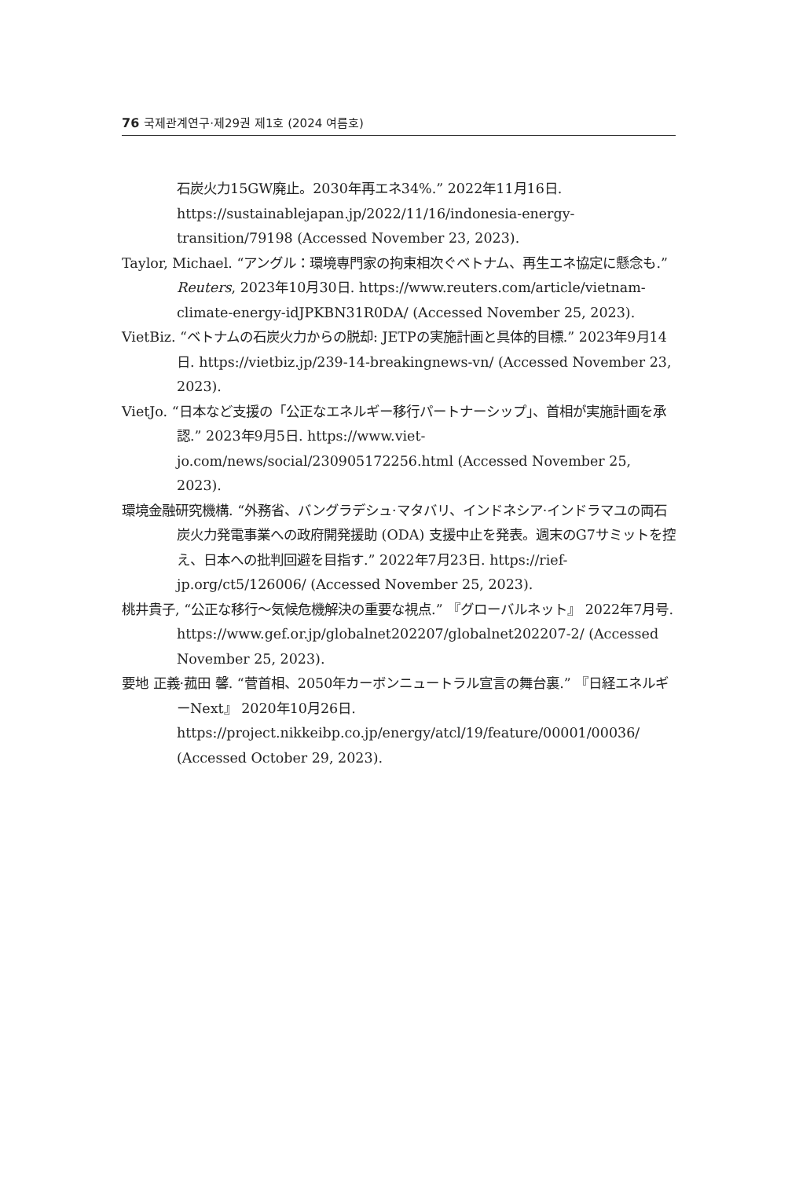76 국제관계연구·제29권 제1호 (2024 여름호)
石炭火力15GW廃止。2030年再エネ34%.” 2022年11月16日. https://sustainablejapan.jp/2022/11/16/indonesia-energy-transition/79198 (Accessed November 23, 2023).
Taylor, Michael. “アングル：環境専門家の拘束相次ぐベトナム、再生エネ協定に懸念も.” Reuters, 2023年10月30日. https://www.reuters.com/article/vietnam-climate-energy-idJPKBN31R0DA/ (Accessed November 25, 2023).
VietBiz. “ベトナムの石炭火力からの脱却: JETPの実施計画と具体的目標.” 2023年9月14日. https://vietbiz.jp/239-14-breakingnews-vn/ (Accessed November 23, 2023).
VietJo. “日本など支援の「公正なエネルギー移行パートナーシップ」、首相が実施計画を承認.” 2023年9月5日. https://www.viet-jo.com/news/social/230905172256.html (Accessed November 25, 2023).
環境金融研究機構. “外務省、バングラデシュ·マタバリ、インドネシア·インドラマユの両石炭火力発電事業への政府開発援助 (ODA) 支援中止を発表。週末のG7サミットを控え、日本への批判回避を目指す.” 2022年7月23日. https://rief-jp.org/ct5/126006/ (Accessed November 25, 2023).
桃井貴子, “公正な移行～気候危機解決の重要な視点.” 『グローバルネット』 2022年7月号. https://www.gef.or.jp/globalnet202207/globalnet202207-2/ (Accessed November 25, 2023).
要地 正義·菰田 馨. “菅首相、2050年カーボンニュートラル宣言の舞台裏.” 『日経エネルギーNext』 2020年10月26日. https://project.nikkeibp.co.jp/energy/atcl/19/feature/00001/00036/ (Accessed October 29, 2023).